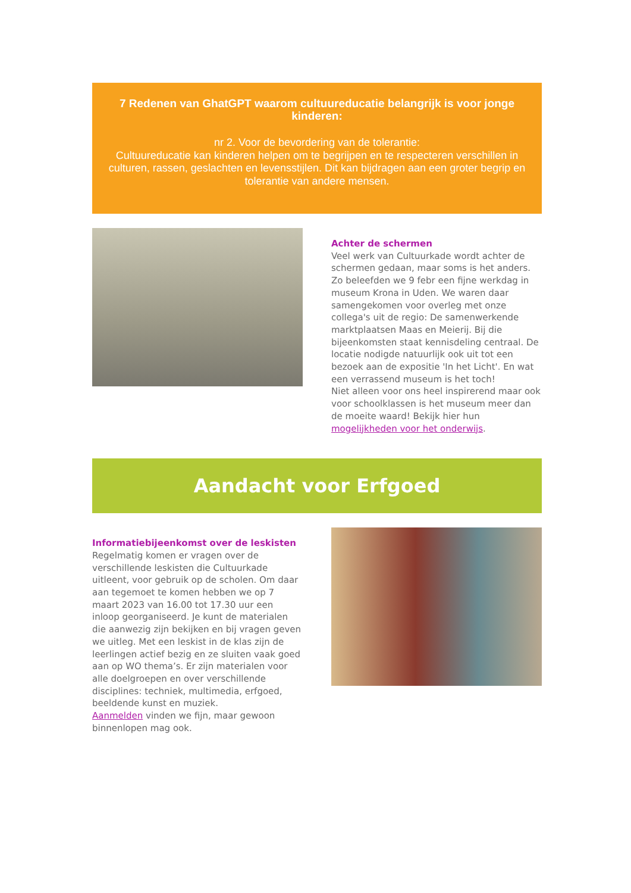7 Redenen van GhatGPT waarom cultuureducatie belangrijk is voor jonge kinderen:
nr 2. Voor de bevordering van de tolerantie:
Cultuureducatie kan kinderen helpen om te begrijpen en te respecteren verschillen in culturen, rassen, geslachten en levensstijlen. Dit kan bijdragen aan een groter begrip en tolerantie van andere mensen.
Achter de schermen
Veel werk van Cultuurkade wordt achter de schermen gedaan, maar soms is het anders. Zo beleefden we 9 febr een fijne werkdag in museum Krona in Uden. We waren daar samengekomen voor overleg met onze collega's uit de regio: De samenwerkende marktplaatsen Maas en Meierij. Bij die bijeenkomsten staat kennisdeling centraal. De locatie nodigde natuurlijk ook uit tot een bezoek aan de expositie 'In het Licht'. En wat een verrassend museum is het toch!
Niet alleen voor ons heel inspirerend maar ook voor schoolklassen is het museum meer dan de moeite waard! Bekijk hier hun mogelijkheden voor het onderwijs.
Aandacht voor Erfgoed
Informatiebijeenkomst over de leskisten
Regelmatig komen er vragen over de verschillende leskisten die Cultuurkade uitleent, voor gebruik op de scholen. Om daar aan tegemoet te komen hebben we op 7 maart 2023 van 16.00 tot 17.30 uur een inloop georganiseerd. Je kunt de materialen die aanwezig zijn bekijken en bij vragen geven we uitleg. Met een leskist in de klas zijn de leerlingen actief bezig en ze sluiten vaak goed aan op WO thema’s. Er zijn materialen voor alle doelgroepen en over verschillende disciplines: techniek, multimedia, erfgoed, beeldende kunst en muziek.
Aanmelden vinden we fijn, maar gewoon binnenlopen mag ook.